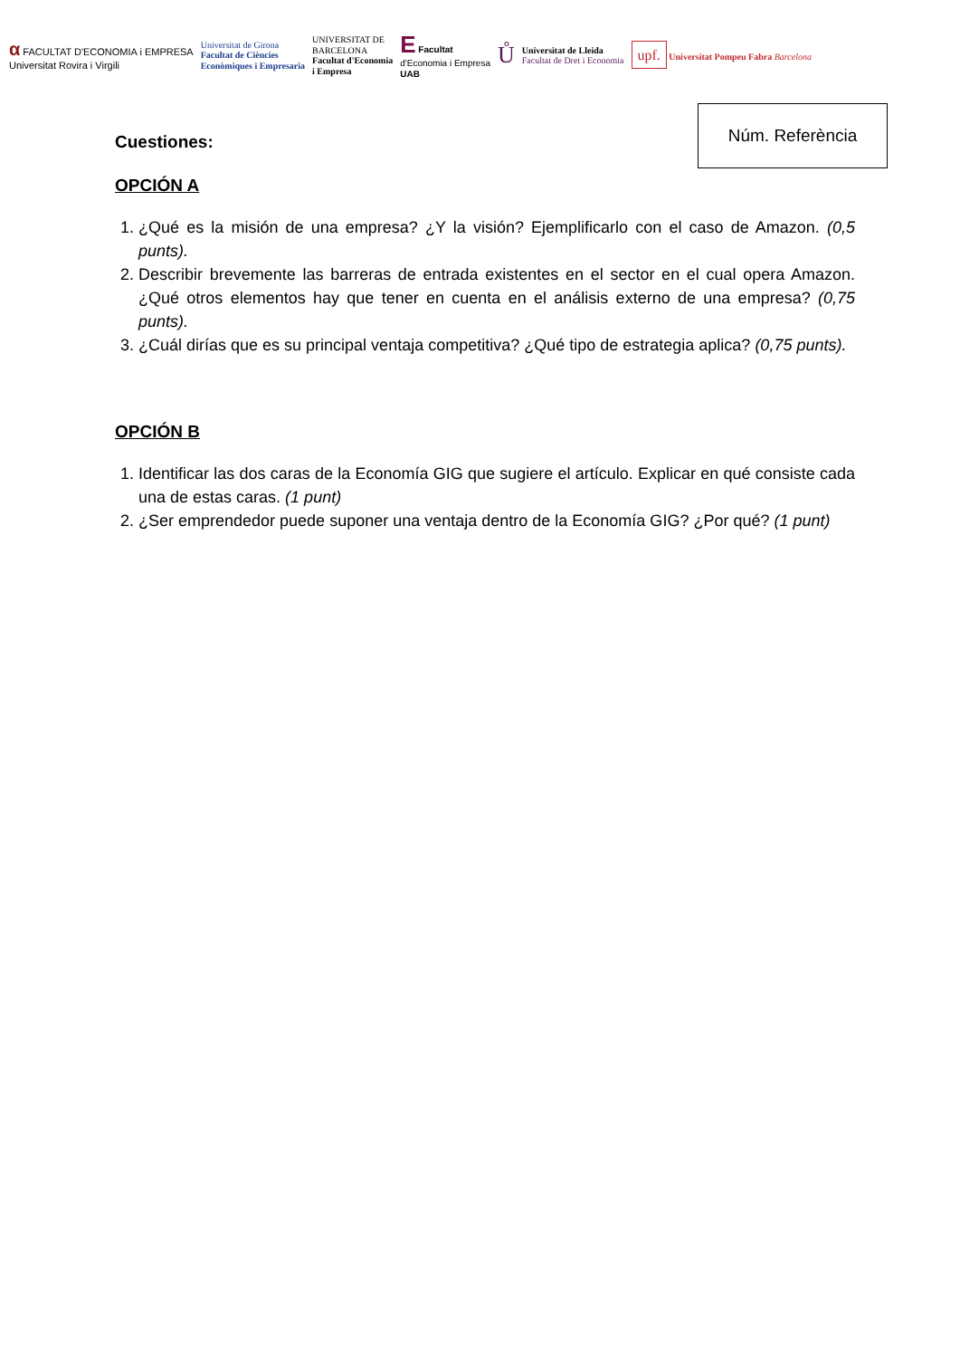α FACULTAT D'ECONOMIA i EMPRESA
Universitat Rovira i Virgili
Universitat de Girona
Facultat de Ciències
Econòmiques i Empresaria
UNIVERSITAT DE
BARCELONA
Facultat d'Economia
i Empresa
E Facultat
d'Economia i Empresa
UAB
Ů
Universitat de Lleida
Facultat de Dret i Economia
upf. Universitat Pompeu Fabra Barcelona
Núm. Referència
Cuestiones:
OPCIÓN A
1. ¿Qué es la misión de una empresa? ¿Y la visión? Ejemplificarlo con el caso de Amazon. (0,5 punts).
2. Describir brevemente las barreras de entrada existentes en el sector en el cual opera Amazon. ¿Qué otros elementos hay que tener en cuenta en el análisis externo de una empresa? (0,75 punts).
3. ¿Cuál dirías que es su principal ventaja competitiva? ¿Qué tipo de estrategia aplica? (0,75 punts).
OPCIÓN B
1. Identificar las dos caras de la Economía GIG que sugiere el artículo. Explicar en qué consiste cada una de estas caras. (1 punt)
2. ¿Ser emprendedor puede suponer una ventaja dentro de la Economía GIG? ¿Por qué? (1 punt)